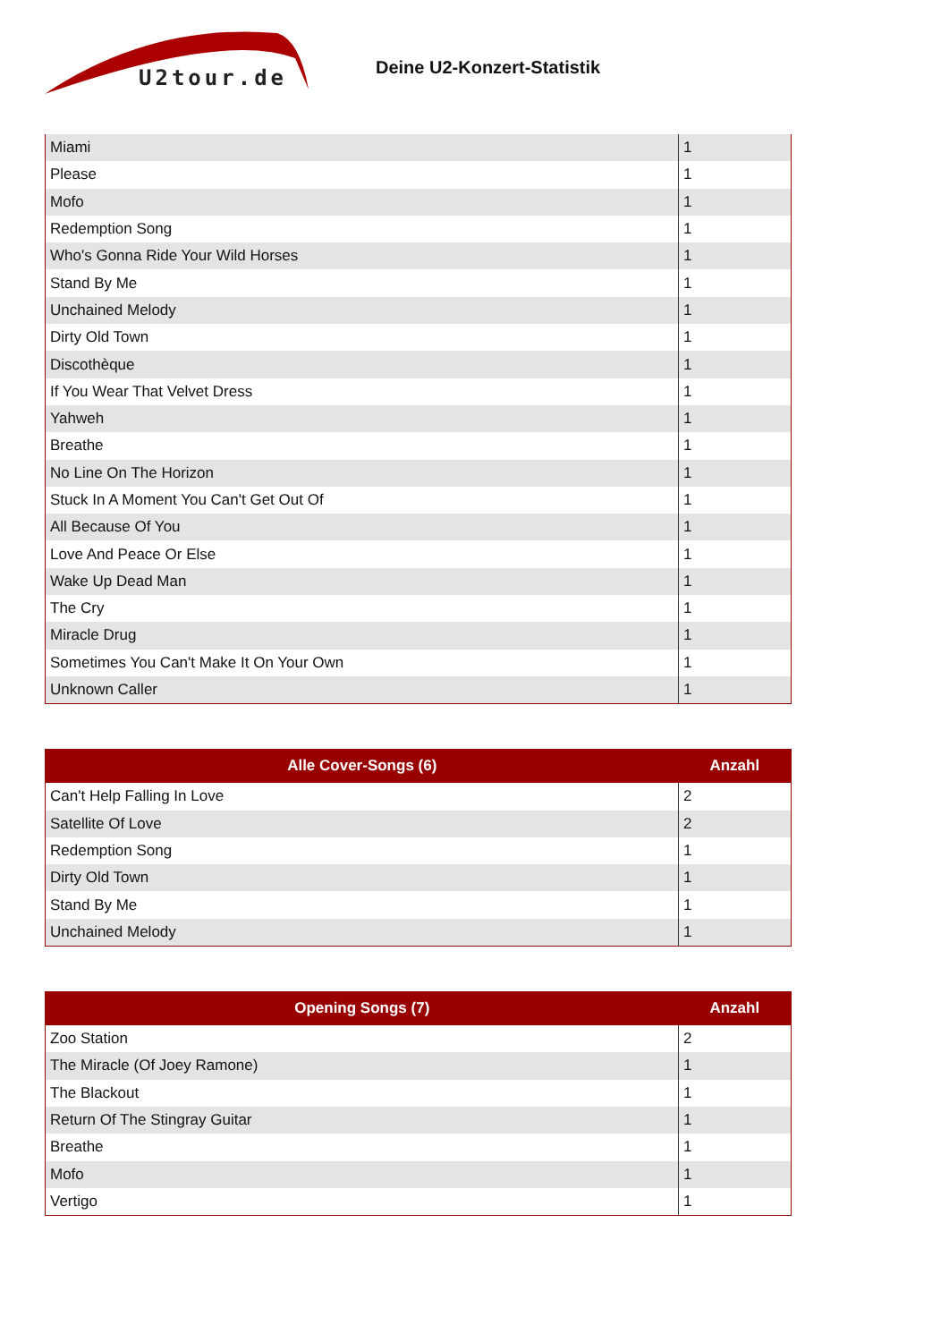U2tour.de
Deine U2-Konzert-Statistik
| Miami | 1 |
| Please | 1 |
| Mofo | 1 |
| Redemption Song | 1 |
| Who's Gonna Ride Your Wild Horses | 1 |
| Stand By Me | 1 |
| Unchained Melody | 1 |
| Dirty Old Town | 1 |
| Discothèque | 1 |
| If You Wear That Velvet Dress | 1 |
| Yahweh | 1 |
| Breathe | 1 |
| No Line On The Horizon | 1 |
| Stuck In A Moment You Can't Get Out Of | 1 |
| All Because Of You | 1 |
| Love And Peace Or Else | 1 |
| Wake Up Dead Man | 1 |
| The Cry | 1 |
| Miracle Drug | 1 |
| Sometimes You Can't Make It On Your Own | 1 |
| Unknown Caller | 1 |
| Alle Cover-Songs (6) | Anzahl |
| --- | --- |
| Can't Help Falling In Love | 2 |
| Satellite Of Love | 2 |
| Redemption Song | 1 |
| Dirty Old Town | 1 |
| Stand By Me | 1 |
| Unchained Melody | 1 |
| Opening Songs (7) | Anzahl |
| --- | --- |
| Zoo Station | 2 |
| The Miracle (Of Joey Ramone) | 1 |
| The Blackout | 1 |
| Return Of The Stingray Guitar | 1 |
| Breathe | 1 |
| Mofo | 1 |
| Vertigo | 1 |